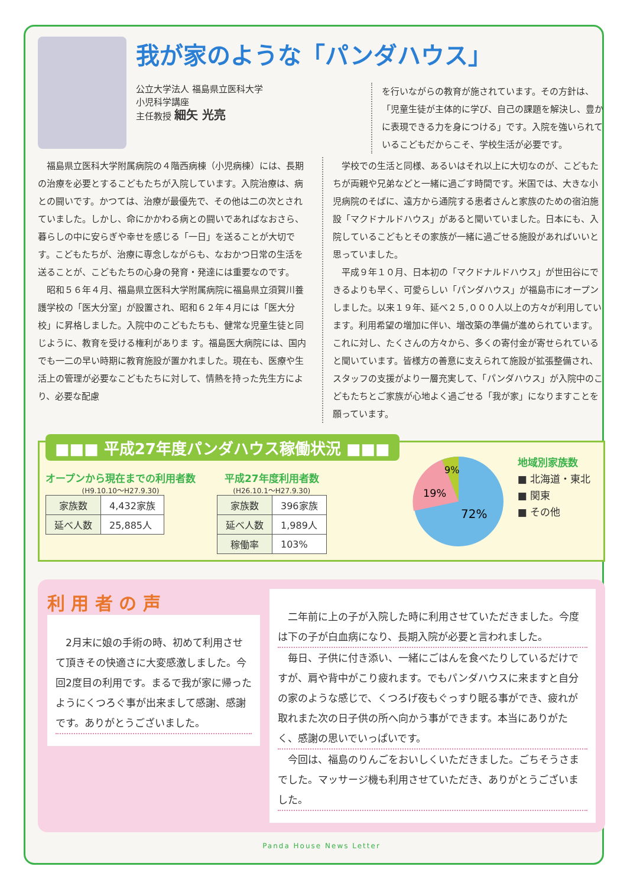我が家のような「パンダハウス」
公立大学法人 福島県立医科大学
小児科学講座
主任教授 細矢 光亮
を行いながらの教育が施されています。その方針は、「児童生徒が主体的に学び、自己の課題を解決し、豊かに表現できる力を身につける」です。入院を強いられているこどもだからこそ、学校生活が必要です。
福島県立医科大学附属病院の４階西病棟（小児病棟）には、長期の治療を必要とするこどもたちが入院しています。入院治療は、病との闘いです。かつては、治療が最優先で、その他は二の次とされていました。しかし、命にかかわる病との闘いであればなおさら、暮らしの中に安らぎや幸せを感じる「一日」を送ることが大切です。こどもたちが、治療に専念しながらも、なおかつ日常の生活を送ることが、こどもたちの心身の発育・発達には重要なのです。
昭和５６年４月、福島県立医科大学附属病院に福島県立須賀川養護学校の「医大分室」が設置され、昭和６２年４月には「医大分校」に昇格しました。入院中のこどもたちも、健常な児童生徒と同じように、教育を受ける権利がありま す。福島医大病院には、国内でも一二の早い時期に教育施設が置かれました。現在も、医療や生活上の管理が必要なこどもたちに対して、情熱を持った先生方により、必要な配慮
学校での生活と同様、あるいはそれ以上に大切なのが、こどもたちが両親や兄弟などと一緒に過ごす時間です。米国では、大きな小児病院のそばに、遠方から通院する患者さんと家族のための宿泊施設「マクドナルドハウス」があると聞いていました。日本にも、入院しているこどもとその家族が一緒に過ごせる施設があればいいと思っていました。
平成９年１０月、日本初の「マクドナルドハウス」が世田谷にできるよりも早く、可愛らしい「パンダハウス」が福島市にオープンしました。以来１９年、延べ２５,０００人以上の方々が利用しています。利用希望の増加に伴い、増改築の準備が進められています。これに対し、たくさんの方々から、多くの寄付金が寄せられていると聞いています。皆様方の善意に支えられて施設が拡張整備され、スタッフの支援がより一層充実して、「パンダハウス」が入院中のこどもたちとご家族が心地よく過ごせる「我が家」になりますことを願っています。
■■■ 平成27年度パンダハウス稼働状況 ■■■
オープンから現在までの利用者数
(H9.10.10～H27.9.30)
| 家族数 | 4,432家族 |
| 延べ人数 | 25,885人 |
平成27年度利用者数
(H26.10.1～H27.9.30)
| 家族数 | 396家族 |
| 延べ人数 | 1,989人 |
| 稼働率 | 103% |
9%
19%
72%
地域別家族数
■ 北海道・東北
■ 関東
■ その他
利 用 者 の 声
2月末に娘の手術の時、初めて利用させて頂きその快適さに大変感激しました。今回2度目の利用です。まるで我が家に帰ったようにくつろぐ事が出来まして感謝、感謝です。ありがとうございました。
二年前に上の子が入院した時に利用させていただきました。今度は下の子が白血病になり、長期入院が必要と言われました。
毎日、子供に付き添い、一緒にごはんを食べたりしているだけですが、肩や背中がこり疲れます。でもパンダハウスに来ますと自分の家のような感じで、くつろげ夜もぐっすり眠る事ができ、疲れが取れまた次の日子供の所へ向かう事ができます。本当にありがたく、感謝の思いでいっぱいです。
今回は、福島のりんごをおいしくいただきました。ごちそうさまでした。マッサージ機も利用させていただき、ありがとうございました。
Panda House News Letter